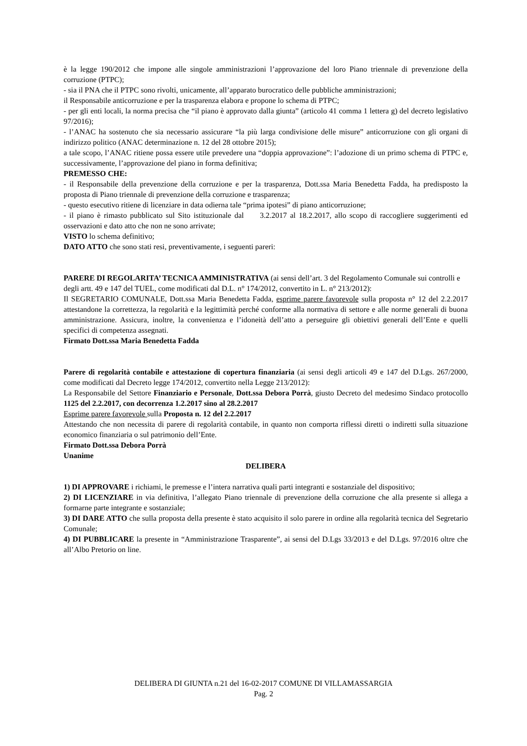è la legge 190/2012 che impone alle singole amministrazioni l’approvazione del loro Piano triennale di prevenzione della corruzione (PTPC);
- sia il PNA che il PTPC sono rivolti, unicamente, all’apparato burocratico delle pubbliche amministrazioni;
il Responsabile anticorruzione e per la trasparenza elabora e propone lo schema di PTPC;
- per gli enti locali, la norma precisa che “il piano è approvato dalla giunta” (articolo 41 comma 1 lettera g) del decreto legislativo 97/2016);
- l’ANAC ha sostenuto che sia necessario assicurare “la più larga condivisione delle misure” anticorruzione con gli organi di indirizzo politico (ANAC determinazione n. 12 del 28 ottobre 2015);
a tale scopo, l’ANAC ritiene possa essere utile prevedere una “doppia approvazione”: l’adozione di un primo schema di PTPC e, successivamente, l’approvazione del piano in forma definitiva;
PREMESSO CHE:
- il Responsabile della prevenzione della corruzione e per la trasparenza, Dott.ssa Maria Benedetta Fadda, ha predisposto la proposta di Piano triennale di prevenzione della corruzione e trasparenza;
- questo esecutivo ritiene di licenziare in data odierna tale “prima ipotesi” di piano anticorruzione;
- il piano è rimasto pubblicato sul Sito istituzionale dal 3.2.2017 al 18.2.2017, allo scopo di raccogliere suggerimenti ed osservazioni e dato atto che non ne sono arrivate;
VISTO lo schema definitivo;
DATO ATTO che sono stati resi, preventivamente, i seguenti pareri:
PARERE DI REGOLARITA’ TECNICA AMMINISTRATIVA (ai sensi dell’art. 3 del Regolamento Comunale sui controlli e degli artt. 49 e 147 del TUEL, come modificati dal D.L. n° 174/2012, convertito in L. n° 213/2012):
Il SEGRETARIO COMUNALE, Dott.ssa Maria Benedetta Fadda, esprime parere favorevole sulla proposta n° 12 del 2.2.2017 attestandone la correttezza, la regolarità e la legittimità perché conforme alla normativa di settore e alle norme generali di buona amministrazione. Assicura, inoltre, la convenienza e l’idoneità dell’atto a perseguire gli obiettivi generali dell’Ente e quelli specifici di competenza assegnati.
Firmato Dott.ssa Maria Benedetta Fadda
Parere di regolarità contabile e attestazione di copertura finanziaria (ai sensi degli articoli 49 e 147 del D.Lgs. 267/2000, come modificati dal Decreto legge 174/2012, convertito nella Legge 213/2012):
La Responsabile del Settore Finanziario e Personale, Dott.ssa Debora Porrà, giusto Decreto del medesimo Sindaco protocollo 1125 del 2.2.2017, con decorrenza 1.2.2017 sino al 28.2.2017
Esprime parere favorevole sulla Proposta n. 12 del 2.2.2017
Attestando che non necessita di parere di regolarità contabile, in quanto non comporta riflessi diretti o indiretti sulla situazione economico finanziaria o sul patrimonio dell’Ente.
Firmato Dott.ssa Debora Porrà
Unanime
DELIBERA
1) DI APPROVARE i richiami, le premesse e l’intera narrativa quali parti integranti e sostanziale del dispositivo;
2) DI LICENZIARE in via definitiva, l’allegato Piano triennale di prevenzione della corruzione che alla presente si allega a formarne parte integrante e sostanziale;
3) DI DARE ATTO che sulla proposta della presente è stato acquisito il solo parere in ordine alla regolarità tecnica del Segretario Comunale;
4) DI PUBBLICARE la presente in “Amministrazione Trasparente”, ai sensi del D.Lgs 33/2013 e del D.Lgs. 97/2016 oltre che all’Albo Pretorio on line.
DELIBERA DI GIUNTA n.21 del 16-02-2017 COMUNE DI VILLAMASSARGIA
Pag. 2